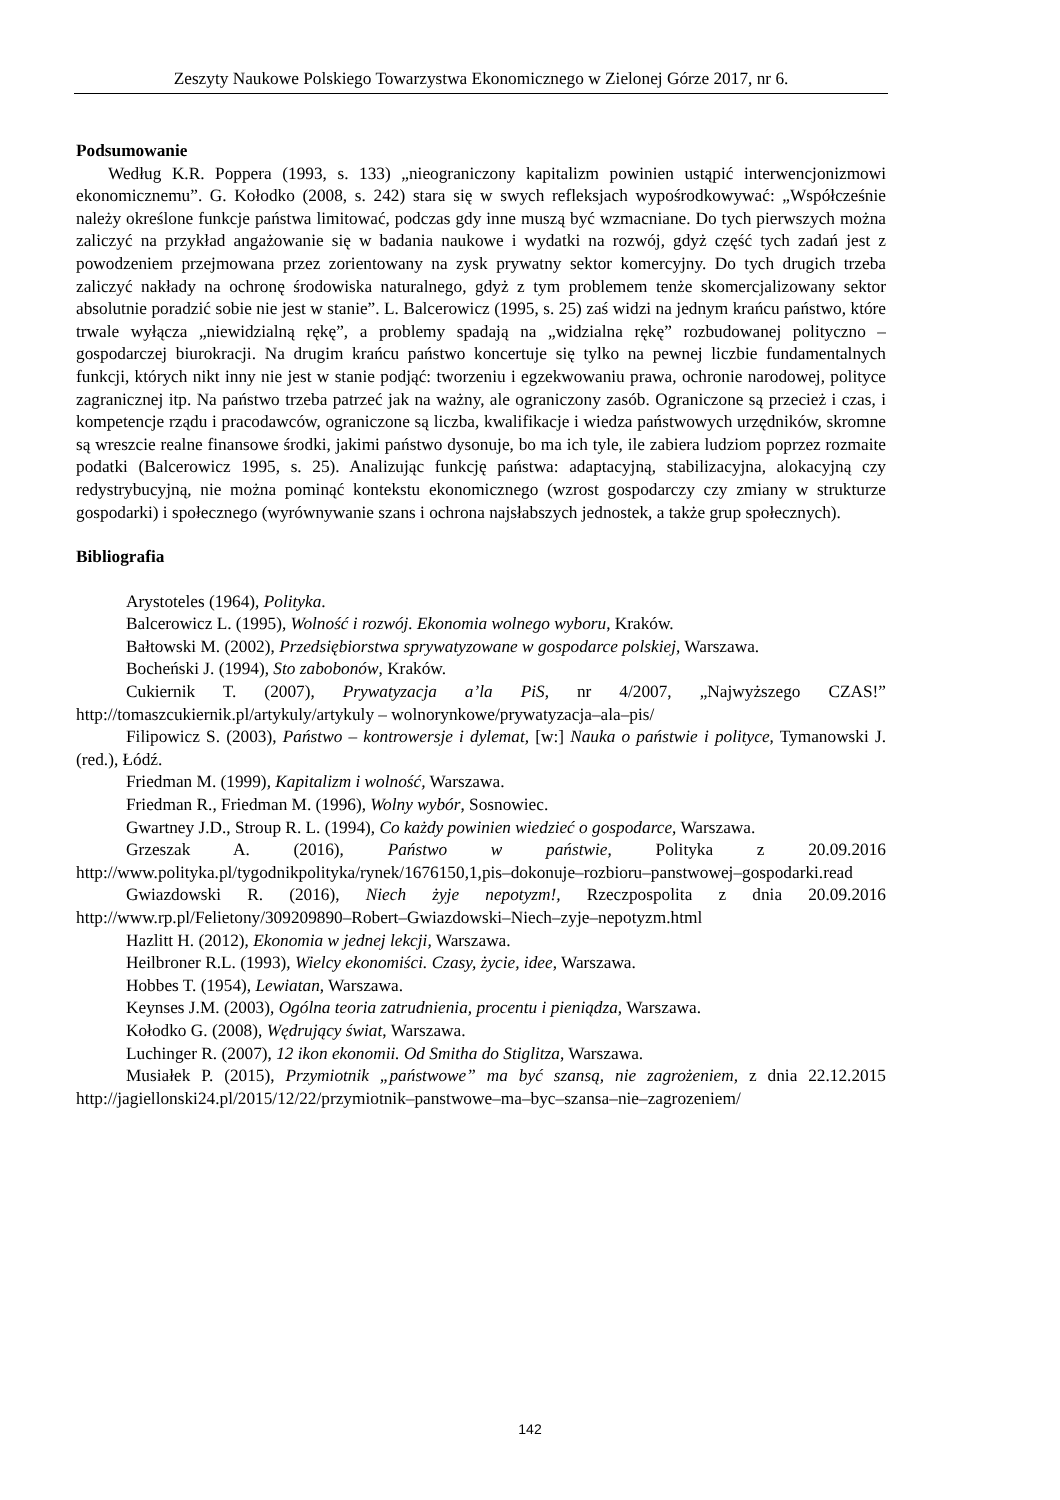Zeszyty Naukowe Polskiego Towarzystwa Ekonomicznego w Zielonej Górze 2017, nr 6.
Podsumowanie
Według K.R. Poppera (1993, s. 133) „nieograniczony kapitalizm powinien ustąpić interwencjonizmowi ekonomicznemu”. G. Kołodko (2008, s. 242) stara się w swych refleksjach wypośrodkowywać: „Współcześnie należy określone funkcje państwa limitować, podczas gdy inne muszą być wzmacniane. Do tych pierwszych można zaliczyć na przykład angażowanie się w badania naukowe i wydatki na rozwój, gdyż część tych zadań jest z powodzeniem przejmowana przez zorientowany na zysk prywatny sektor komercyjny. Do tych drugich trzeba zaliczyć nakłady na ochronę środowiska naturalnego, gdyż z tym problemem tenże skomercjalizowany sektor absolutnie poradzić sobie nie jest w stanie”. L. Balcerowicz (1995, s. 25) zaś widzi na jednym krańcu państwo, które trwale wyłącza „niewidzialną rękę”, a problemy spadają na „widzialna rękę” rozbudowanej polityczno –gospodarczej biurokracji. Na drugim krańcu państwo koncertuje się tylko na pewnej liczbie fundamentalnych funkcji, których nikt inny nie jest w stanie podjąć: tworzeniu i egzekwowaniu prawa, ochronie narodowej, polityce zagranicznej itp. Na państwo trzeba patrzeć jak na ważny, ale ograniczony zasób. Ograniczone są przecież i czas, i kompetencje rządu i pracodawców, ograniczone są liczba, kwalifikacje i wiedza państwowych urzędników, skromne są wreszcie realne finansowe środki, jakimi państwo dysonuje, bo ma ich tyle, ile zabiera ludziom poprzez rozmaite podatki (Balcerowicz 1995, s. 25). Analizując funkcję państwa: adaptacyjną, stabilizacyjna, alokacyjną czy redystrybucyjną, nie można pominąć kontekstu ekonomicznego (wzrost gospodarczy czy zmiany w strukturze gospodarki) i społecznego (wyrównywanie szans i ochrona najsłabszych jednostek, a także grup społecznych).
Bibliografia
Arystoteles (1964), Polityka.
Balcerowicz L. (1995), Wolność i rozwój. Ekonomia wolnego wyboru, Kraków.
Bałtowski M. (2002), Przedsiębiorstwa sprywatyzowane w gospodarce polskiej, Warszawa.
Bocheński J. (1994), Sto zabobonów, Kraków.
Cukiernik T. (2007), Prywatyzacja a’la PiS, nr 4/2007, „Najwyższego CZAS!” http://tomaszcukiernik.pl/artykuly/artykuly – wolnorynkowe/prywatyzacja–ala–pis/
Filipowicz S. (2003), Państwo – kontrowersje i dylemat, [w:] Nauka o państwie i polityce, Tymanowski J. (red.), Łódź.
Friedman M. (1999), Kapitalizm i wolność, Warszawa.
Friedman R., Friedman M. (1996), Wolny wybór, Sosnowiec.
Gwartney J.D., Stroup R. L. (1994), Co każdy powinien wiedzieć o gospodarce, Warszawa.
Grzeszak A. (2016), Państwo w państwie, Polityka z 20.09.2016 http://www.polityka.pl/tygodnikpolityka/rynek/1676150,1,pis–dokonuje–rozbioru–panstwowej–gospodarki.read
Gwiazdowski R. (2016), Niech żyje nepotyzm!, Rzeczpospolita z dnia 20.09.2016 http://www.rp.pl/Felietony/309209890–Robert–Gwiazdowski–Niech–zyje–nepotyzm.html
Hazlitt H. (2012), Ekonomia w jednej lekcji, Warszawa.
Heilbroner R.L. (1993), Wielcy ekonomiści. Czasy, życie, idee, Warszawa.
Hobbes T. (1954), Lewiatan, Warszawa.
Keynses J.M. (2003), Ogólna teoria zatrudnienia, procentu i pieniądza, Warszawa.
Kołodko G. (2008), Wędrujący świat, Warszawa.
Luchinger R. (2007), 12 ikon ekonomii. Od Smitha do Stiglitza, Warszawa.
Musiałek P. (2015), Przymiotnik „państwowe” ma być szansą, nie zagrożeniem, z dnia 22.12.2015 http://jagiellonski24.pl/2015/12/22/przymiotnik–panstwowe–ma–byc–szansa–nie–zagrozeniem/
142